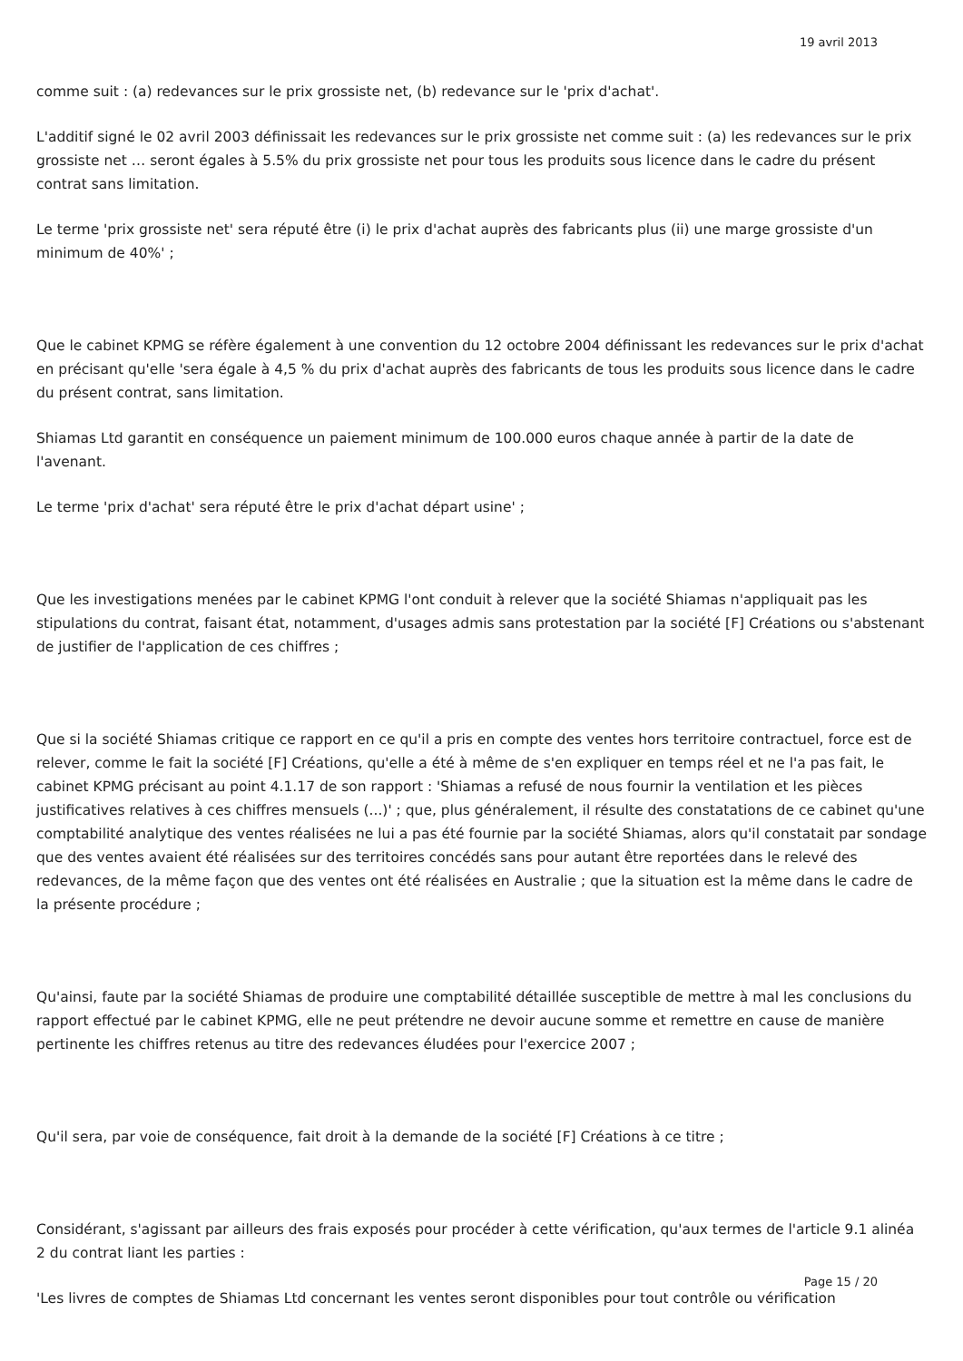19 avril 2013
comme suit : (a) redevances sur le prix grossiste net, (b) redevance sur le 'prix d'achat'.
L'additif signé le 02 avril 2003 définissait les redevances sur le prix grossiste net comme suit : (a) les redevances sur le prix grossiste net … seront égales à 5.5% du prix grossiste net pour tous les produits sous licence dans le cadre du présent contrat sans limitation.
Le terme 'prix grossiste net' sera réputé être (i) le prix d'achat auprès des fabricants plus (ii) une marge grossiste d'un minimum de 40%' ;
Que le cabinet KPMG se réfère également à une convention du 12 octobre 2004 définissant les redevances sur le prix d'achat en précisant qu'elle 'sera égale à 4,5 % du prix d'achat auprès des fabricants de tous les produits sous licence dans le cadre du présent contrat, sans limitation.
Shiamas Ltd garantit en conséquence un paiement minimum de 100.000 euros chaque année à partir de la date de l'avenant.
Le terme 'prix d'achat' sera réputé être le prix d'achat départ usine' ;
Que les investigations menées par le cabinet KPMG l'ont conduit à relever que la société Shiamas n'appliquait pas les stipulations du contrat, faisant état, notamment, d'usages admis sans protestation par la société [F] Créations ou s'abstenant de justifier de l'application de ces chiffres ;
Que si la société Shiamas critique ce rapport en ce qu'il a pris en compte des ventes hors territoire contractuel, force est de relever, comme le fait la société [F] Créations, qu'elle a été à même de s'en expliquer en temps réel et ne l'a pas fait, le cabinet KPMG précisant au point 4.1.17 de son rapport : 'Shiamas a refusé de nous fournir la ventilation et les pièces justificatives relatives à ces chiffres mensuels (...)' ; que, plus généralement, il résulte des constatations de ce cabinet qu'une comptabilité analytique des ventes réalisées ne lui a pas été fournie par la société Shiamas, alors qu'il constatait par sondage que des ventes avaient été réalisées sur des territoires concédés sans pour autant être reportées dans le relevé des redevances, de la même façon que des ventes ont été réalisées en Australie ; que la situation est la même dans le cadre de la présente procédure ;
Qu'ainsi, faute par la société Shiamas de produire une comptabilité détaillée susceptible de mettre à mal les conclusions du rapport effectué par le cabinet KPMG, elle ne peut prétendre ne devoir aucune somme et remettre en cause de manière pertinente les chiffres retenus au titre des redevances éludées pour l'exercice 2007 ;
Qu'il sera, par voie de conséquence, fait droit à la demande de la société [F] Créations à ce titre ;
Considérant, s'agissant par ailleurs des frais exposés pour procéder à cette vérification, qu'aux termes de l'article 9.1 alinéa 2 du contrat liant les parties :
'Les livres de comptes de Shiamas Ltd concernant les ventes seront disponibles pour tout contrôle ou vérification
Page 15 / 20